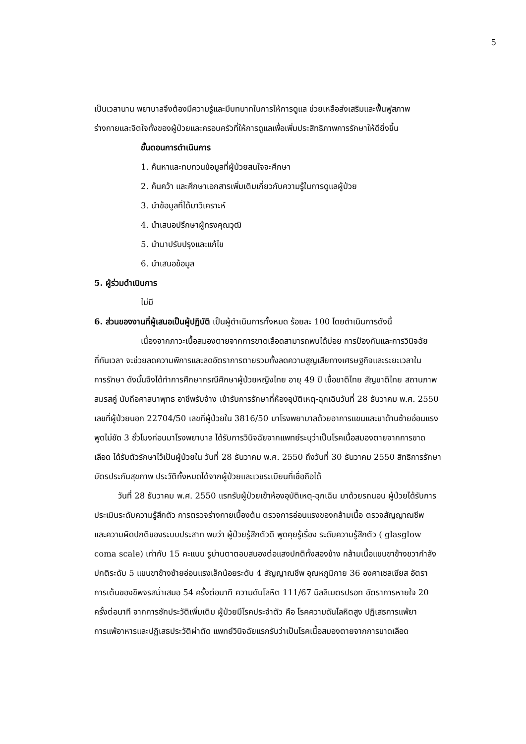5
เป็นเวลานาน พยาบาลจึงต้องมีความรู้และมีบทบาทในการให้การดูแล ช่วยเหลือส่งเสริมและฟื้นฟูสภาพ
ร่างกายและจิตใจทั้งของผู้ป่วยและครอบครัวที่ให้การดูแลเพื่อเพิ่มประสิทธิภาพการรักษาให้ดียิ่งขึ้น
ขั้นตอนการดำเนินการ
1. ค้นหาและทบทวนข้อมูลที่ผู้ป่วยสนใจจะศึกษา
2. ค้นคว้า และศึกษาเอกสารเพิ่มเติมเกี่ยวกับความรู้ในการดูแลผู้ป่วย
3. นำข้อมูลที่ได้มาวิเคราะห์
4. นำเสนอปรึกษาผู้ทรงคุณวุฒิ
5. นำมาปรับปรุงและแก้ไข
6. นำเสนอข้อมูล
5. ผู้ร่วมดำเนินการ
ไม่มี
6. ส่วนของงานที่ผู้เสนอเป็นผู้ปฏิบัติ เป็นผู้ดำเนินการทั้งหมด ร้อยละ 100 โดยดำเนินการดังนี้
เนื่องจากภาวะเนื้อสมองตายจากการขาดเลือดสามารถพบได้บ่อย การป้องกันและการวินิจฉัย
ที่ทันเวลา จะช่วยลดความพิการและลดอัตราการตายรวมทั้งลดความสูญเสียทางเศรษฐกิจและระยะเวลาใน
การรักษา ดังนั้นจึงได้ทำการศึกษากรณีศึกษาผู้ป่วยหญิงไทย อายุ 49 ปี เชื้อชาติไทย สัญชาติไทย สถานภาพ
สมรสคู่ นับถือศาสนาพุทธ อาชีพรับจ้าง เข้ารับการรักษาที่ห้องอุบัติเหตุ-ฉุกเฉินวันที่ 28 ธันวาคม พ.ศ. 2550
เลขที่ผู้ป่วยนอก 22704/50 เลขที่ผู้ป่วยใน 3816/50 มาโรงพยาบาลด้วยอาการแขนและขาด้านซ้ายอ่อนแรง
พูดไม่ชัด 3 ชั่วโมงก่อนมาโรงพยาบาล ได้รับการวินิจฉัยจากแพทย์ระบุว่าเป็นโรคเนื้อสมองตายจากการขาด
เลือด ได้รับตัวรักษาไว้เป็นผู้ป่วยใน วันที่ 28 ธันวาคม พ.ศ. 2550 ถึงวันที่ 30 ธันวาคม 2550 สิทธิการรักษา
บัตรประกันสุขภาพ ประวัติทั้งหมดได้จากผู้ป่วยและเวชระเบียนที่เชื่อถือได้
วันที่ 28 ธันวาคม พ.ศ. 2550 แรกรับผู้ป่วยเข้าห้องอุบัติเหตุ-ฉุกเฉิน มาด้วยรถนอน ผู้ป่วยได้รับการ
ประเมินระดับความรู้สึกตัว การตรวจร่างกายเบื้องต้น ตรวจการอ่อนแรงของกล้ามเนื้อ ตรวจสัญญาณชีพ
และความผิดปกติของระบบประสาท พบว่า ผู้ป่วยรู้สึกตัวดี พูดคุยรู้เรื่อง ระดับความรู้สึกตัว ( glasglow
coma scale) เท่ากับ 15 คะแนน รูม่านตาตอบสนองต่อแสงปกติทั้งสองข้าง กล้ามเนื้อแขนขาข้างขวากำลัง
ปกติระดับ 5 แขนขาข้างซ้ายอ่อนแรงเล็กน้อยระดับ 4 สัญญาณชีพ อุณหภูมิกาย 36 องศาเซลเซียส อัตรา
การเต้นของชีพจรสม่ำเสมอ 54 ครั้งต่อนาที ความดันโลหิต 111/67 มิลลิเมตรปรอท อัตราการหายใจ 20
ครั้งต่อนาที จากการซักประวัติเพิ่มเติม ผู้ป่วยมีโรคประจำตัว คือ โรคความดันโลหิตสูง ปฏิเสธการแพ้ยา
การแพ้อาหารและปฏิเสธประวัติผ่าตัด แพทย์วินิจฉัยแรกรับว่าเป็นโรคเนื้อสมองตายจากการขาดเลือด